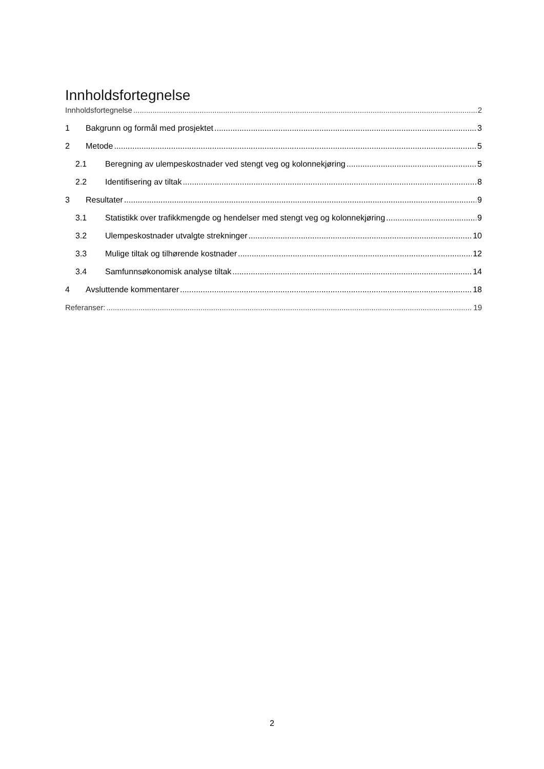Innholdsfortegnelse
Innholdsfortegnelse 2
1 Bakgrunn og formål med prosjektet 3
2 Metode 5
2.1 Beregning av ulempeskostnader ved stengt veg og kolonnekjøring 5
2.2 Identifisering av tiltak 8
3 Resultater 9
3.1 Statistikk over trafikkmengde og hendelser med stengt veg og kolonnekjøring 9
3.2 Ulempeskostnader utvalgte strekninger 10
3.3 Mulige tiltak og tilhørende kostnader 12
3.4 Samfunnsøkonomisk analyse tiltak 14
4 Avsluttende kommentarer 18
Referanser: 19
2